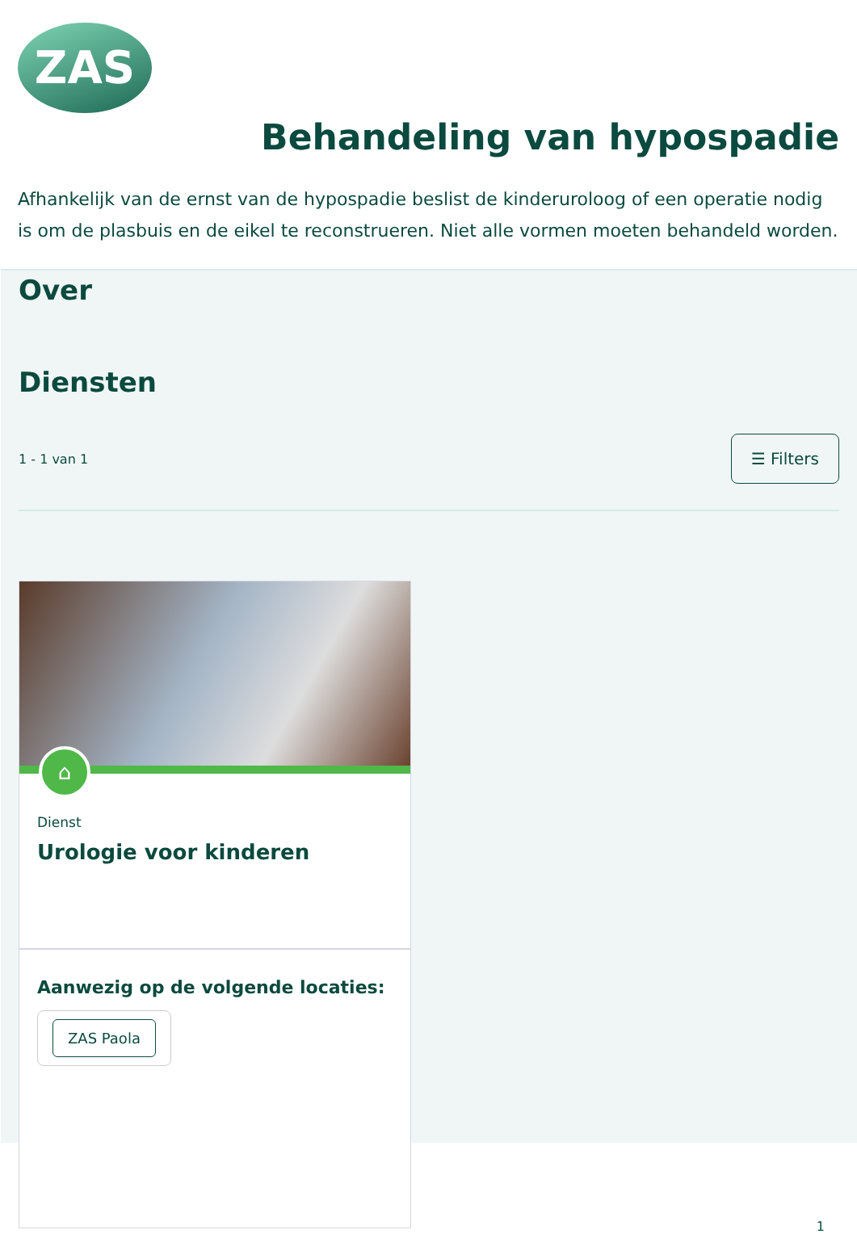ZAS
Behandeling van hypospadie
Afhankelijk van de ernst van de hypospadie beslist de kinderuroloog of een operatie nodig is om de plasbuis en de eikel te reconstrueren. Niet alle vormen moeten behandeld worden.
Over
Diensten
1 - 1 van 1 ☰ Filters
⌂
Dienst
Urologie voor kinderen
Aanwezig op de volgende locaties:
ZAS Paola
1